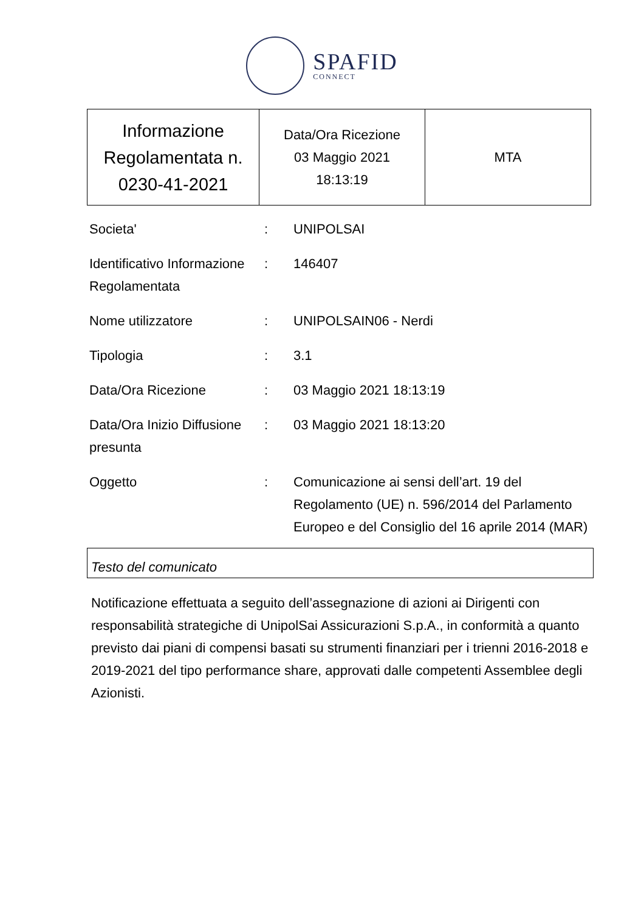SPAFID
CONNECT
| Informazione Regolamentata n. 0230-41-2021 | Data/Ora Ricezione 03 Maggio 2021 18:13:19 | MTA |
| Societa' | : | UNIPOLSAI |
| Identificativo Informazione Regolamentata | : | 146407 |
| Nome utilizzatore | : | UNIPOLSAIN06 - Nerdi |
| Tipologia | : | 3.1 |
| Data/Ora Ricezione | : | 03 Maggio 2021 18:13:19 |
| Data/Ora Inizio Diffusione presunta | : | 03 Maggio 2021 18:13:20 |
| Oggetto | : | Comunicazione ai sensi dell’art. 19 del Regolamento (UE) n. 596/2014 del Parlamento Europeo e del Consiglio del 16 aprile 2014 (MAR) |
Testo del comunicato
Notificazione effettuata a seguito dell’assegnazione di azioni ai Dirigenti con responsabilità strategiche di UnipolSai Assicurazioni S.p.A., in conformità a quanto previsto dai piani di compensi basati su strumenti finanziari per i trienni 2016-2018 e 2019-2021 del tipo performance share, approvati dalle competenti Assemblee degli Azionisti.